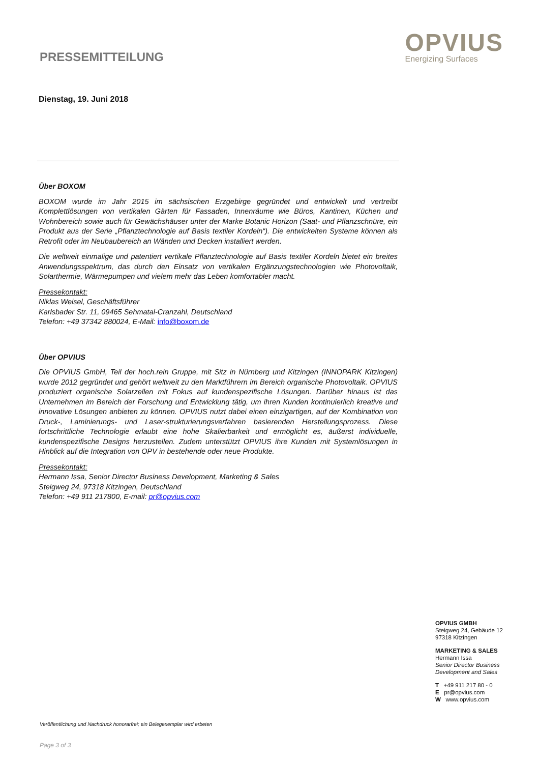PRESSEMITTEILUNG
OPVIUS
Energizing Surfaces
Dienstag, 19. Juni 2018
Über BOXOM
BOXOM wurde im Jahr 2015 im sächsischen Erzgebirge gegründet und entwickelt und vertreibt Komplettlösungen von vertikalen Gärten für Fassaden, Innenräume wie Büros, Kantinen, Küchen und Wohnbereich sowie auch für Gewächshäuser unter der Marke Botanic Horizon (Saat- und Pflanzschnüre, ein Produkt aus der Serie „Pflanztechnologie auf Basis textiler Kordeln“). Die entwickelten Systeme können als Retrofit oder im Neubaubereich an Wänden und Decken installiert werden.
Die weltweit einmalige und patentiert vertikale Pflanztechnologie auf Basis textiler Kordeln bietet ein breites Anwendungsspektrum, das durch den Einsatz von vertikalen Ergänzungstechnologien wie Photovoltaik, Solarthermie, Wärmepumpen und vielem mehr das Leben komfortabler macht.
Pressekontakt:
Niklas Weisel, Geschäftsführer
Karlsbader Str. 11, 09465 Sehmatal-Cranzahl, Deutschland
Telefon: +49 37342 880024, E-Mail: info@boxom.de
Über OPVIUS
Die OPVIUS GmbH, Teil der hoch.rein Gruppe, mit Sitz in Nürnberg und Kitzingen (INNOPARK Kitzingen) wurde 2012 gegründet und gehört weltweit zu den Marktführern im Bereich organische Photovoltaik. OPVIUS produziert organische Solarzellen mit Fokus auf kundenspezifische Lösungen. Darüber hinaus ist das Unternehmen im Bereich der Forschung und Entwicklung tätig, um ihren Kunden kontinuierlich kreative und innovative Lösungen anbieten zu können. OPVIUS nutzt dabei einen einzigartigen, auf der Kombination von Druck-, Laminierungs- und Laser-strukturierungsverfahren basierenden Herstellungsprozess. Diese fortschrittliche Technologie erlaubt eine hohe Skalierbarkeit und ermöglicht es, äußerst individuelle, kundenspezifische Designs herzustellen. Zudem unterstützt OPVIUS ihre Kunden mit Systemlösungen in Hinblick auf die Integration von OPV in bestehende oder neue Produkte.
Pressekontakt:
Hermann Issa, Senior Director Business Development, Marketing & Sales
Steigweg 24, 97318 Kitzingen, Deutschland
Telefon: +49 911 217800, E-mail: pr@opvius.com
OPVIUS GMBH
Steigweg 24, Gebäude 12
97318 Kitzingen
MARKETING & SALES
Hermann Issa
Senior Director Business
Development and Sales
T +49 911 217 80 - 0
E pr@opvius.com
W www.opvius.com
Veröffentlichung und Nachdruck honorarfrei; ein Belegexemplar wird erbeten
Page 3 of 3